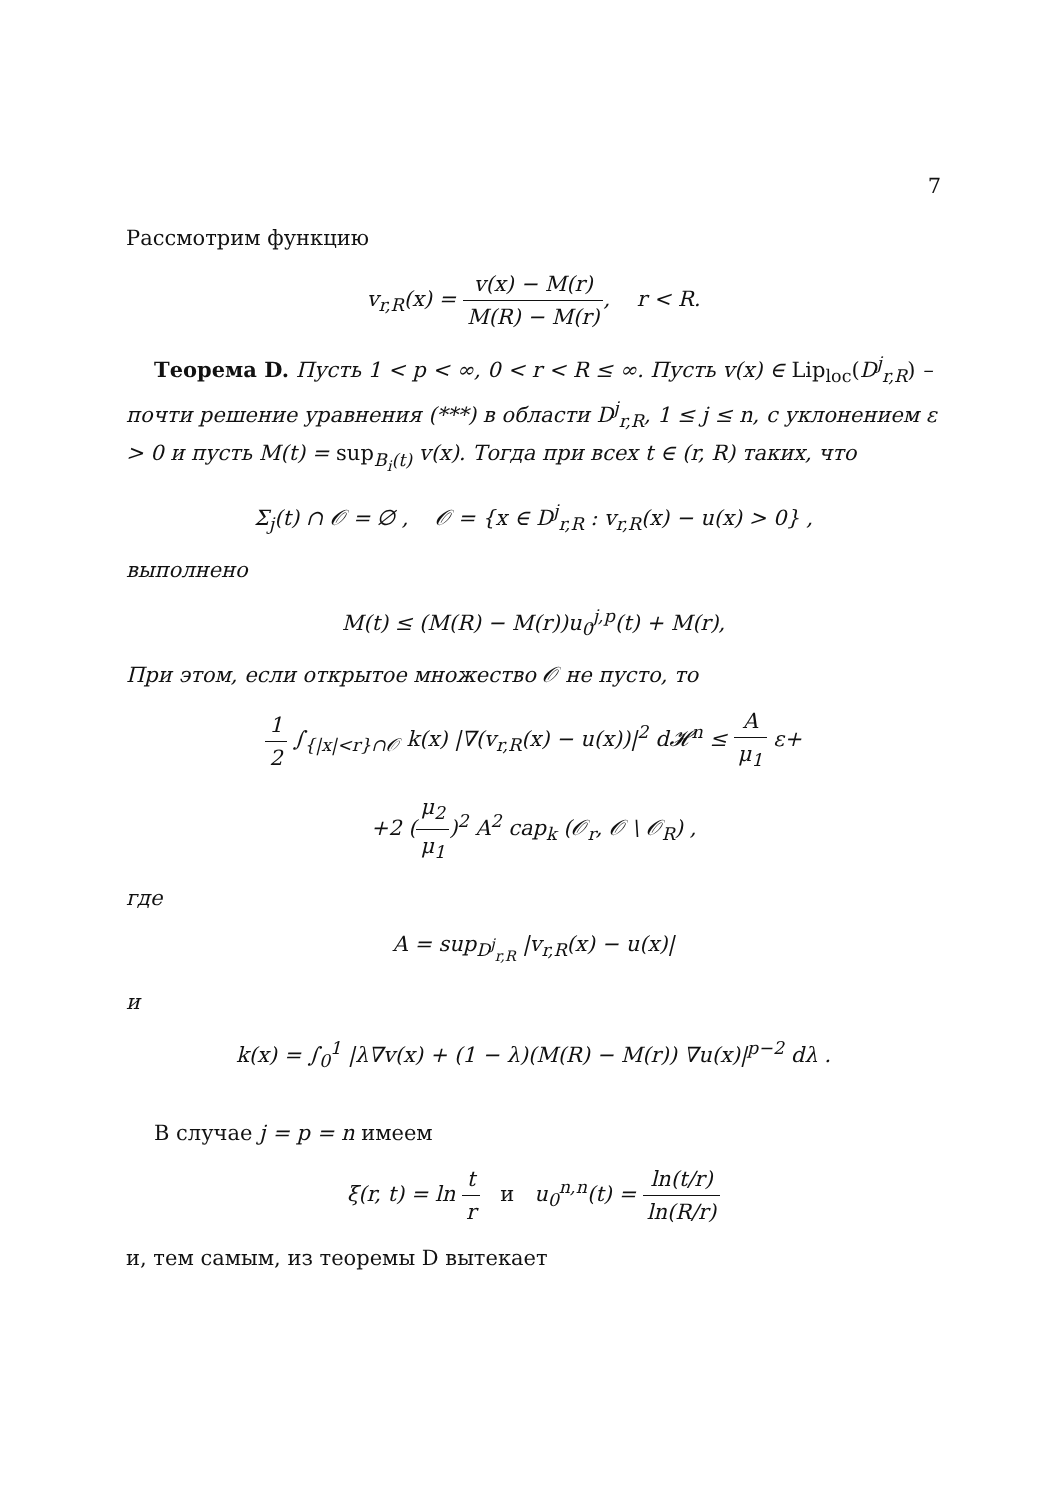7
Рассмотрим функцию
v<sub>r,R</sub>(x) = v(x) − M(r) M(R) − M(r), r < R.
Теорема D. Пусть 1 < p < ∞, 0 < r < R ≤ ∞. Пусть v(x) ∈ Lip<sub>loc</sub>(D<sup>j</sup><sub>r,R</sub>) – почти решение уравнения (***) в области D<sup>j</sup><sub>r,R</sub>, 1 ≤ j ≤ n, с уклонением ε > 0 и пусть M(t) = sup<sub>B<sub>i</sub>(t)</sub> v(x). Тогда при всех t ∈ (r, R) таких, что
Σ<sub>j</sub>(t) ∩ 𝒪 = ∅ , 𝒪 = {x ∈ D<sup>j</sup><sub>r,R</sub> : v<sub>r,R</sub>(x) − u(x) > 0} ,
выполнено
M(t) ≤ (M(R) − M(r))u<sub>0</sub><sup>j,p</sup>(t) + M(r),
При этом, если открытое множество 𝒪 не пусто, то
1 2 ∫<sub>{|x|<r}∩𝒪</sub> k(x) |∇(v<sub>r,R</sub>(x) − u(x))|<sup>2</sup> d𝓗<sup>n</sup> ≤ A μ<sub>1</sub> ε+
+2 (μ<sub>2</sub> μ<sub>1</sub>)<sup>2</sup> A<sup>2</sup> cap<sub>k</sub> (𝒪<sub>r</sub>, 𝒪 \ 𝒪<sub>R</sub>) ,
где
A = sup<sub>D<sup>j</sup><sub>r,R</sub></sub> |v<sub>r,R</sub>(x) − u(x)|
и
k(x) = ∫<sub>0</sub><sup>1</sup> |λ∇v(x) + (1 − λ)(M(R) − M(r)) ∇u(x)|<sup>p−2</sup> dλ .
В случае j = p = n имеем
ξ(r, t) = ln t r и u<sub>0</sub><sup>n,n</sup>(t) = ln(t/r) ln(R/r)
и, тем самым, из теоремы D вытекает